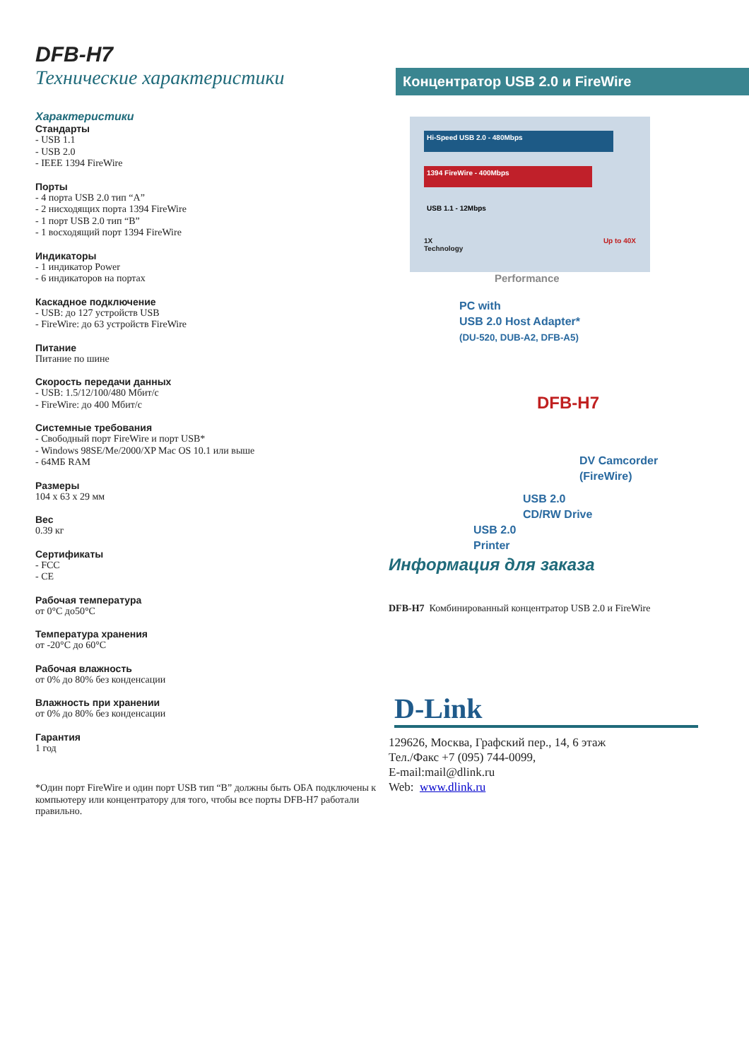DFB-H7
Технические характеристики
Характеристики
Стандарты
- USB 1.1
- USB 2.0
- IEEE 1394 FireWire
Порты
- 4 порта USB 2.0 тип “A”
- 2 нисходящих порта 1394 FireWire
- 1 порт USB 2.0 тип “B”
- 1 восходящий порт 1394 FireWire
Индикаторы
- 1 индикатор Power
- 6 индикаторов на портах
Каскадное подключение
- USB: до 127 устройств USB
- FireWire: до 63 устройств FireWire
Питание
Питание по шине
Скорость передачи данных
- USB: 1.5/12/100/480 Мбит/с
- FireWire: до 400 Мбит/с
Системные требования
- Свободный порт FireWire и порт USB*
- Windows 98SE/Me/2000/XP Mac OS 10.1 или выше
- 64МБ RAM
Размеры
104 x 63 x 29 мм
Вес
0.39 кг
Сертификаты
- FCC
- CE
Рабочая температура
от 0°C до50°C
Температура хранения
от -20°C до 60°C
Рабочая влажность
от 0% до 80% без конденсации
Влажность при хранении
от 0% до 80% без конденсации
Гарантия
1 год
*Один порт FireWire и один порт USB тип “B” должны быть ОБА подключены к компьютеру или концентратору для того, чтобы все порты DFB-H7 работали правильно.
Концентратор USB 2.0 и FireWire
Hi-Speed USB 2.0 - 480Mbps
1394 FireWire - 400Mbps
USB 1.1 - 12Mbps
1X Up to 40X
Technology
Performance
PC with
USB 2.0 Host Adapter*
(DU-520, DUB-A2, DFB-A5)
DFB-H7
DV Camcorder
(FireWire)
USB 2.0
CD/RW Drive
USB 2.0
Printer
Информация для заказа
DFB-H7 Комбинированный концентратор USB 2.0 и FireWire
D-Link
129626, Москва, Графский пер., 14, 6 этаж
Тел./Факс +7 (095) 744-0099,
E-mail:mail@dlink.ru
Web: www.dlink.ru